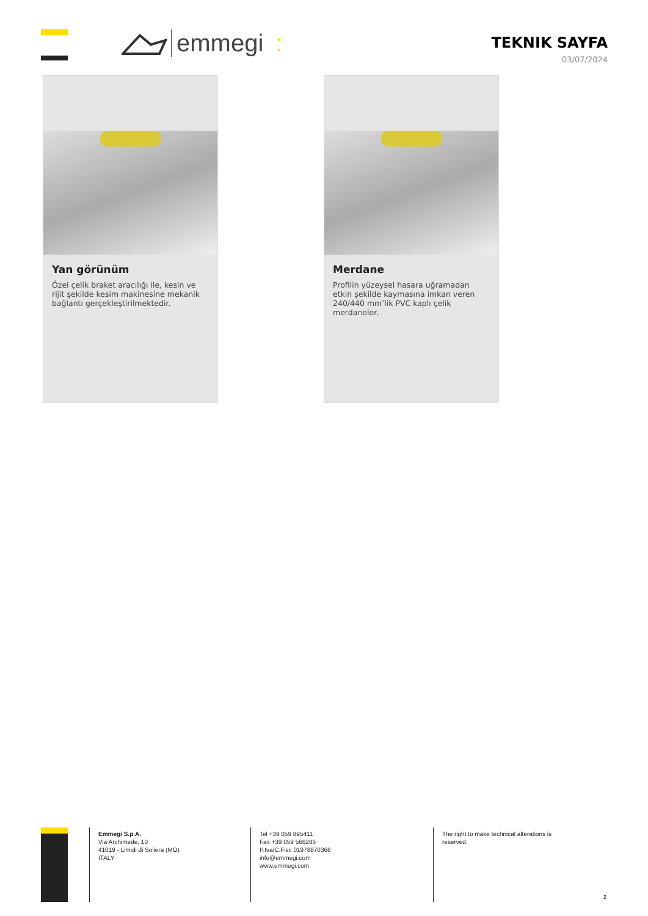emmegi:
TEKNIK SAYFA
03/07/2024
Yan görünüm
Özel çelik braket aracılığı ile, kesin ve rijit şekilde kesim makinesine mekanik bağlantı gerçekleştirilmektedir.
Merdane
Profilin yüzeysel hasara uğramadan etkin şekilde kaymasına imkan veren 240/440 mm’lik PVC kaplı çelik merdaneler.
Emmegi S.p.A.
Via Archimede, 10
41019 - Limidi di Soliera (MO)
ITALY
Tel +39 059 895411
Fax +39 059 566286
P.Iva/C.Fisc 01978870366
info@emmegi.com
www.emmegi.com
The right to make technical alterations is reserved.
2